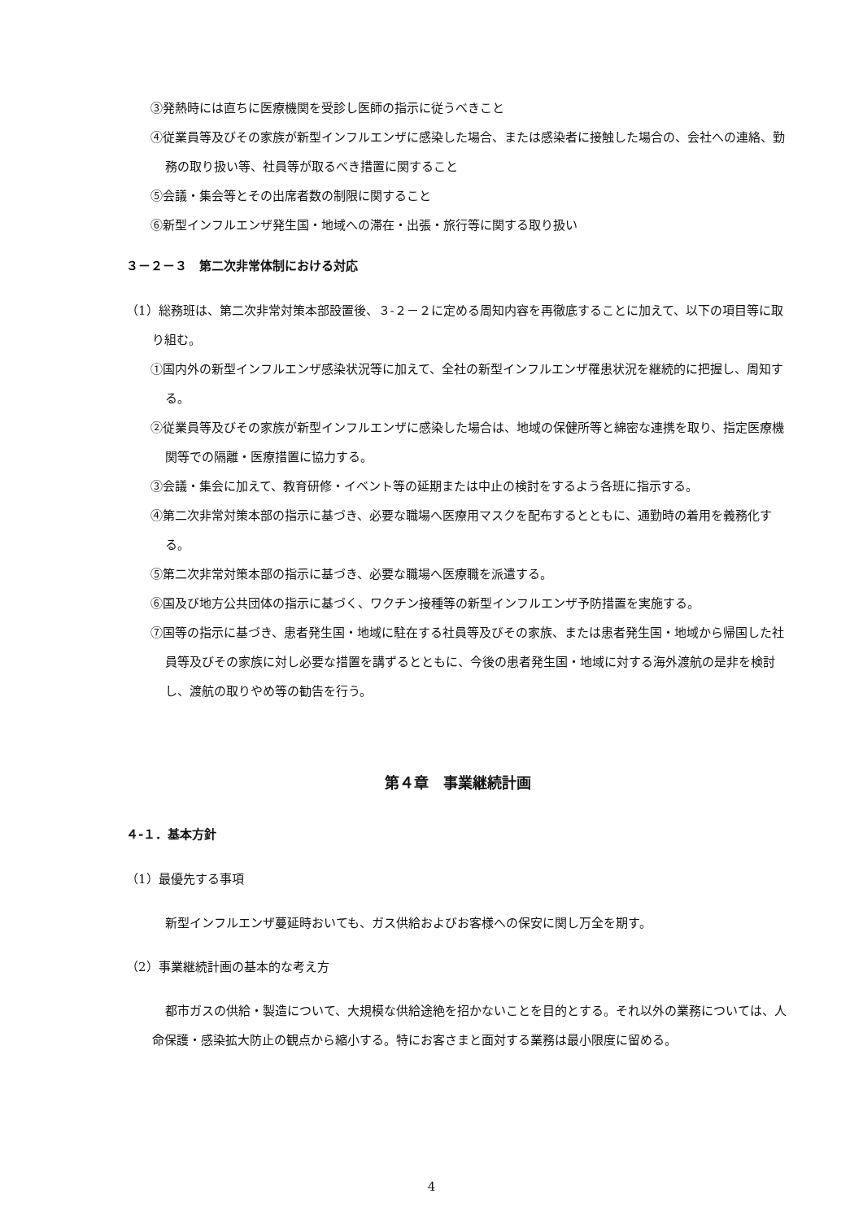③発熱時には直ちに医療機関を受診し医師の指示に従うべきこと
④従業員等及びその家族が新型インフルエンザに感染した場合、または感染者に接触した場合の、会社への連絡、勤務の取り扱い等、社員等が取るべき措置に関すること
⑤会議・集会等とその出席者数の制限に関すること
⑥新型インフルエンザ発生国・地域への滞在・出張・旅行等に関する取り扱い
３－２－３　第二次非常体制における対応
（1）総務班は、第二次非常対策本部設置後、３‐２－２に定める周知内容を再徹底することに加えて、以下の項目等に取り組む。
①国内外の新型インフルエンザ感染状況等に加えて、全社の新型インフルエンザ罹患状況を継続的に把握し、周知する。
②従業員等及びその家族が新型インフルエンザに感染した場合は、地域の保健所等と綿密な連携を取り、指定医療機関等での隔離・医療措置に協力する。
③会議・集会に加えて、教育研修・イベント等の延期または中止の検討をするよう各班に指示する。
④第二次非常対策本部の指示に基づき、必要な職場へ医療用マスクを配布するとともに、通勤時の着用を義務化する。
⑤第二次非常対策本部の指示に基づき、必要な職場へ医療職を派遣する。
⑥国及び地方公共団体の指示に基づく、ワクチン接種等の新型インフルエンザ予防措置を実施する。
⑦国等の指示に基づき、患者発生国・地域に駐在する社員等及びその家族、または患者発生国・地域から帰国した社員等及びその家族に対し必要な措置を講ずるとともに、今後の患者発生国・地域に対する海外渡航の是非を検討し、渡航の取りやめ等の勧告を行う。
第４章　事業継続計画
４‐１．基本方針
（1）最優先する事項
新型インフルエンザ蔓延時おいても、ガス供給およびお客様への保安に関し万全を期す。
（2）事業継続計画の基本的な考え方
都市ガスの供給・製造について、大規模な供給途絶を招かないことを目的とする。それ以外の業務については、人命保護・感染拡大防止の観点から縮小する。特にお客さまと面対する業務は最小限度に留める。
4